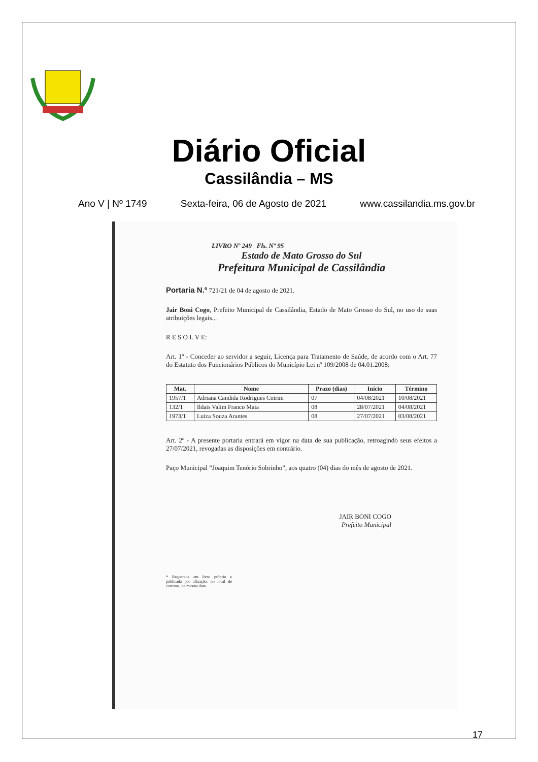Diário Oficial
Cassilândia – MS
Ano V | Nº 1749 Sexta-feira, 06 de Agosto de 2021 www.cassilandia.ms.gov.br
LIVRO Nº 249 Fls. Nº 95
Estado de Mato Grosso do Sul
Prefeitura Municipal de Cassilândia
Portaria N.º 721/21 de 04 de agosto de 2021.
Jair Boni Cogo, Prefeito Municipal de Cassilândia, Estado de Mato Grosso do Sul, no uso de suas atribuições legais...
R E S O L V E:
Art. 1º - Conceder ao servidor a seguir, Licença para Tratamento de Saúde, de acordo com o Art. 77 do Estatuto dos Funcionários Públicos do Município Lei nº 109/2008 de 04.01.2008:
| Mat. | Nome | Prazo (dias) | Início | Término |
| --- | --- | --- | --- | --- |
| 1957/1 | Adriana Candida Rodrigues Cotrim | 07 | 04/08/2021 | 10/08/2021 |
| 132/1 | Ildais Valim Franco Maia | 08 | 28/07/2021 | 04/08/2021 |
| 1973/1 | Luiza Souza Arantes | 08 | 27/07/2021 | 03/08/2021 |
Art. 2º - A presente portaria entrará em vigor na data de sua publicação, retroagindo seus efeitos a 27/07/2021, revogadas as disposições em contrário.
Paço Municipal “Joaquim Tenório Sobrinho”, aos quatro (04) dias do mês de agosto de 2021.
JAIR BONI COGO
Prefeito Municipal
* Registrada em livro próprio e publicada por afixação, no local de costume, na mesma data.
17